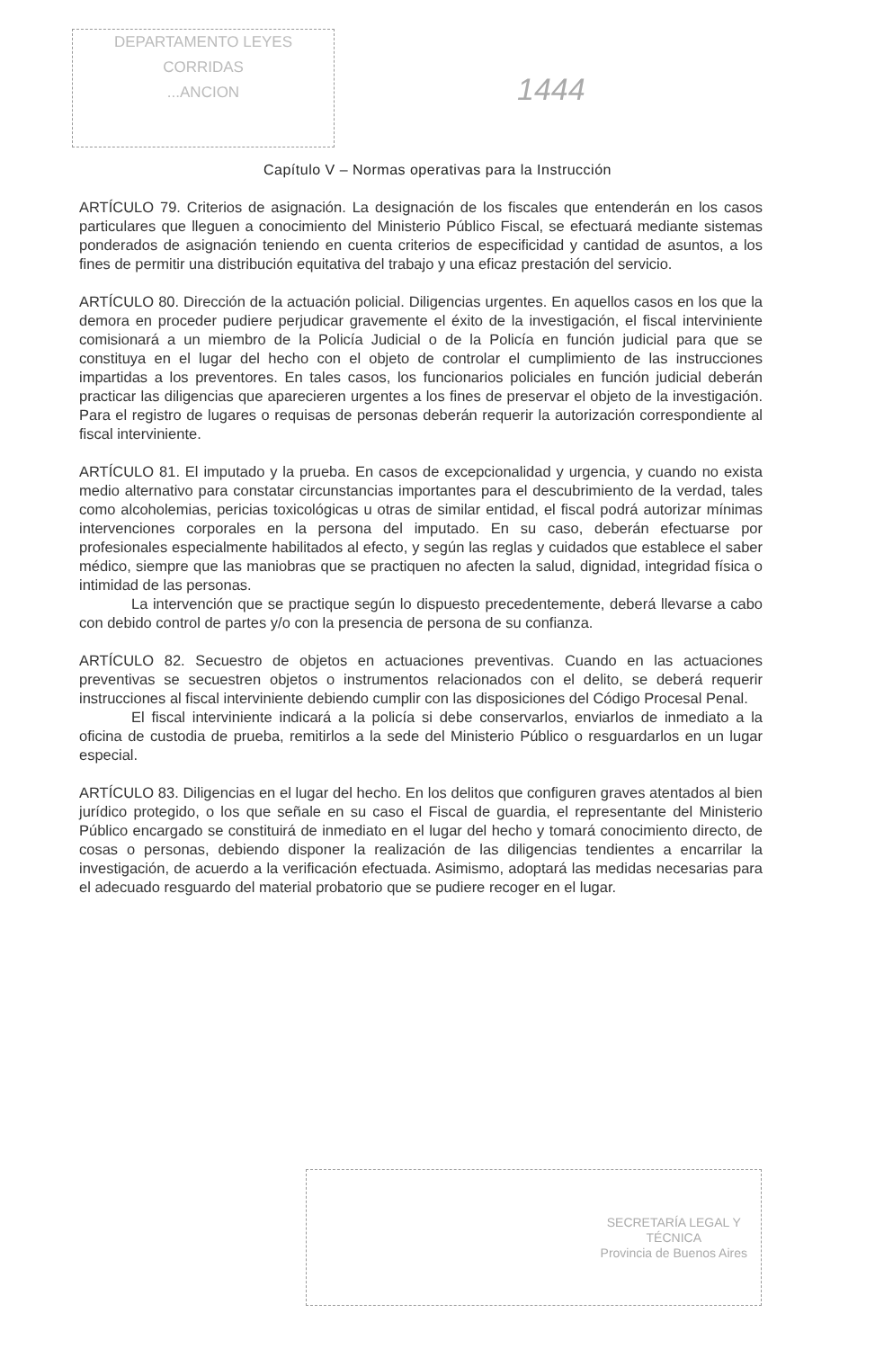DEPARTAMENTO LEYES
CORRIDAS
...ANCION
1444
Capítulo V – Normas operativas para la Instrucción
ARTÍCULO 79. Criterios de asignación. La designación de los fiscales que entenderán en los casos particulares que lleguen a conocimiento del Ministerio Público Fiscal, se efectuará mediante sistemas ponderados de asignación teniendo en cuenta criterios de especificidad y cantidad de asuntos, a los fines de permitir una distribución equitativa del trabajo y una eficaz prestación del servicio.
ARTÍCULO 80. Dirección de la actuación policial. Diligencias urgentes. En aquellos casos en los que la demora en proceder pudiere perjudicar gravemente el éxito de la investigación, el fiscal interviniente comisionará a un miembro de la Policía Judicial o de la Policía en función judicial para que se constituya en el lugar del hecho con el objeto de controlar el cumplimiento de las instrucciones impartidas a los preventores. En tales casos, los funcionarios policiales en función judicial deberán practicar las diligencias que aparecieren urgentes a los fines de preservar el objeto de la investigación. Para el registro de lugares o requisas de personas deberán requerir la autorización correspondiente al fiscal interviniente.
ARTÍCULO 81. El imputado y la prueba. En casos de excepcionalidad y urgencia, y cuando no exista medio alternativo para constatar circunstancias importantes para el descubrimiento de la verdad, tales como alcoholemias, pericias toxicológicas u otras de similar entidad, el fiscal podrá autorizar mínimas intervenciones corporales en la persona del imputado. En su caso, deberán efectuarse por profesionales especialmente habilitados al efecto, y según las reglas y cuidados que establece el saber médico, siempre que las maniobras que se practiquen no afecten la salud, dignidad, integridad física o intimidad de las personas.
La intervención que se practique según lo dispuesto precedentemente, deberá llevarse a cabo con debido control de partes y/o con la presencia de persona de su confianza.
ARTÍCULO 82. Secuestro de objetos en actuaciones preventivas. Cuando en las actuaciones preventivas se secuestren objetos o instrumentos relacionados con el delito, se deberá requerir instrucciones al fiscal interviniente debiendo cumplir con las disposiciones del Código Procesal Penal.
El fiscal interviniente indicará a la policía si debe conservarlos, enviarlos de inmediato a la oficina de custodia de prueba, remitirlos a la sede del Ministerio Público o resguardarlos en un lugar especial.
ARTÍCULO 83. Diligencias en el lugar del hecho. En los delitos que configuren graves atentados al bien jurídico protegido, o los que señale en su caso el Fiscal de guardia, el representante del Ministerio Público encargado se constituirá de inmediato en el lugar del hecho y tomará conocimiento directo, de cosas o personas, debiendo disponer la realización de las diligencias tendientes a encarrilar la investigación, de acuerdo a la verificación efectuada. Asimismo, adoptará las medidas necesarias para el adecuado resguardo del material probatorio que se pudiere recoger en el lugar.
SECRETARÍA LEGAL Y
TÉCNICA
Provincia de Buenos Aires